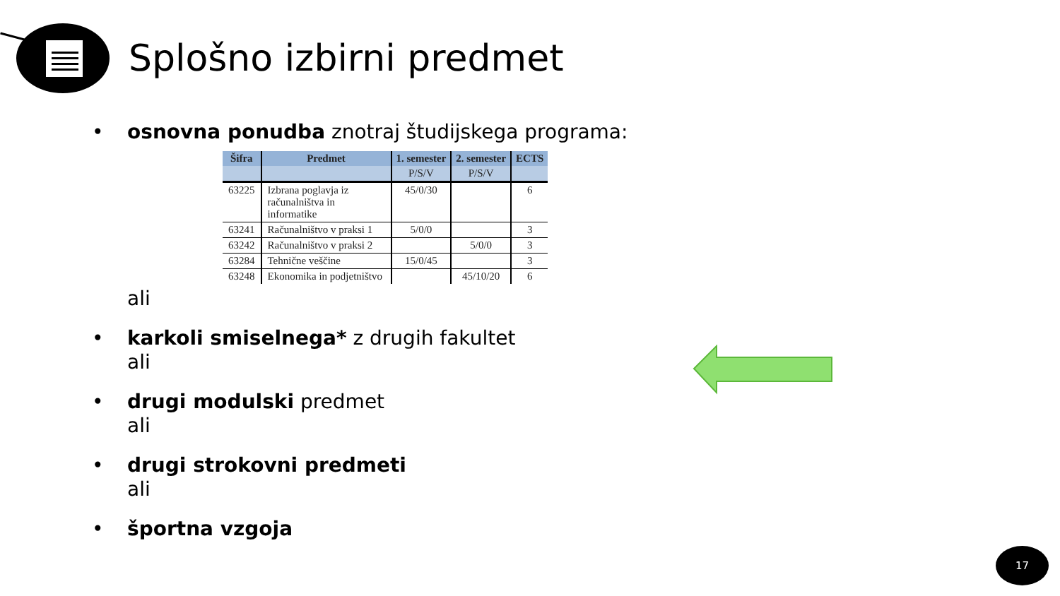Splošno izbirni predmet
•
osnovna ponudba znotraj študijskega programa:
| Šifra | Predmet | 1. semester | 2. semester | ECTS |
| --- | --- | --- | --- | --- |
| | | P/S/V | P/S/V | |
| 63225 | Izbrana poglavja iz računalništva in informatike | 45/0/30 | | 6 |
| 63241 | Računalništvo v praksi 1 | 5/0/0 | | 3 |
| 63242 | Računalništvo v praksi 2 | | 5/0/0 | 3 |
| 63284 | Tehnične veščine | 15/0/45 | | 3 |
| 63248 | Ekonomika in podjetništvo | | 45/10/20 | 6 |
ali
•
karkoli smiselnega* z drugih fakultet
ali
•
drugi modulski predmet
ali
•
drugi strokovni predmeti
ali
•
športna vzgoja
17